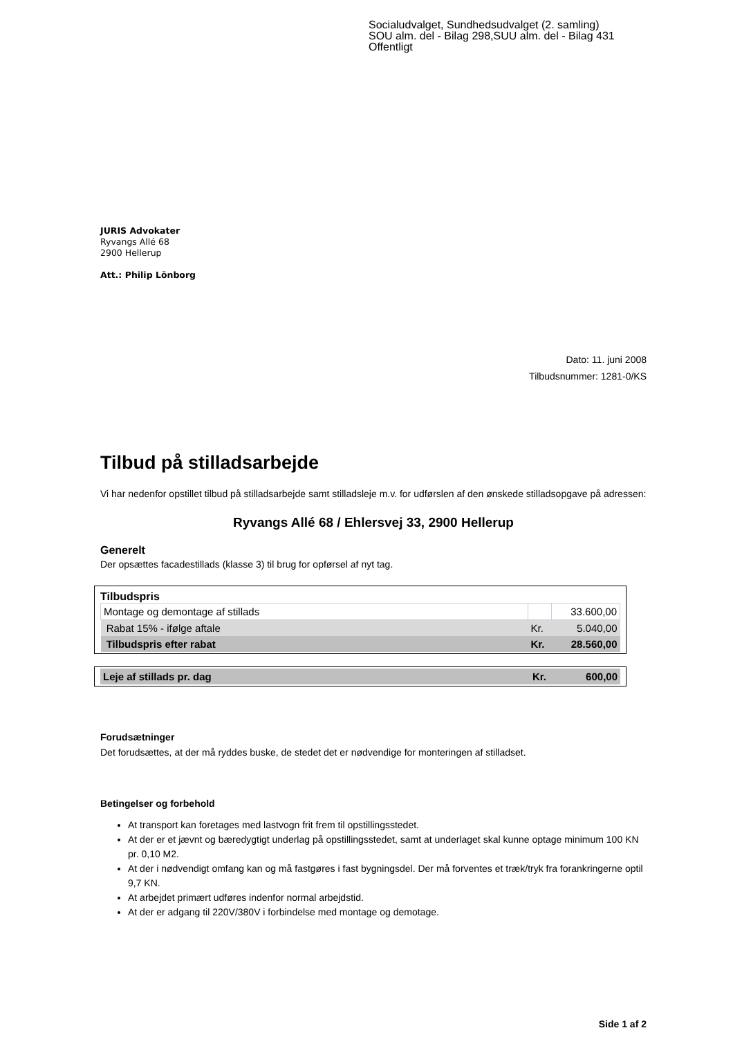Socialudvalget, Sundhedsudvalget (2. samling)
SOU alm. del - Bilag 298,SUU alm. del - Bilag 431
Offentligt
JURIS Advokater
Ryvangs Allé 68
2900 Hellerup
Att.: Philip Lönborg
Dato: 11. juni 2008
Tilbudsnummer: 1281-0/KS
Tilbud på stilladsarbejde
Vi har nedenfor opstillet tilbud på stilladsarbejde samt stilladsleje m.v. for udførslen af den ønskede stilladsopgave på adressen:
Ryvangs Allé 68 / Ehlersvej 33, 2900 Hellerup
Generelt
Der opsættes facadestillads (klasse 3) til brug for opførsel af nyt tag.
Tilbudspris
| Montage og demontage af stillads | | 33.600,00 |
| Rabat 15% - ifølge aftale | Kr. | 5.040,00 |
| Tilbudspris efter rabat | Kr. | 28.560,00 |
| Leje af stillads pr. dag | Kr. | 600,00 |
Forudsætninger
Det forudsættes, at der må ryddes buske, de stedet det er nødvendige for monteringen af stilladset.
Betingelser og forbehold
At transport kan foretages med lastvogn frit frem til opstillingsstedet.
At der er et jævnt og bæredygtigt underlag på opstillingsstedet, samt at underlaget skal kunne optage minimum 100 KN pr. 0,10 M2.
At der i nødvendigt omfang kan og må fastgøres i fast bygningsdel. Der må forventes et træk/tryk fra forankringerne optil 9,7 KN.
At arbejdet primært udføres indenfor normal arbejdstid.
At der er adgang til 220V/380V i forbindelse med montage og demotage.
Side 1 af 2